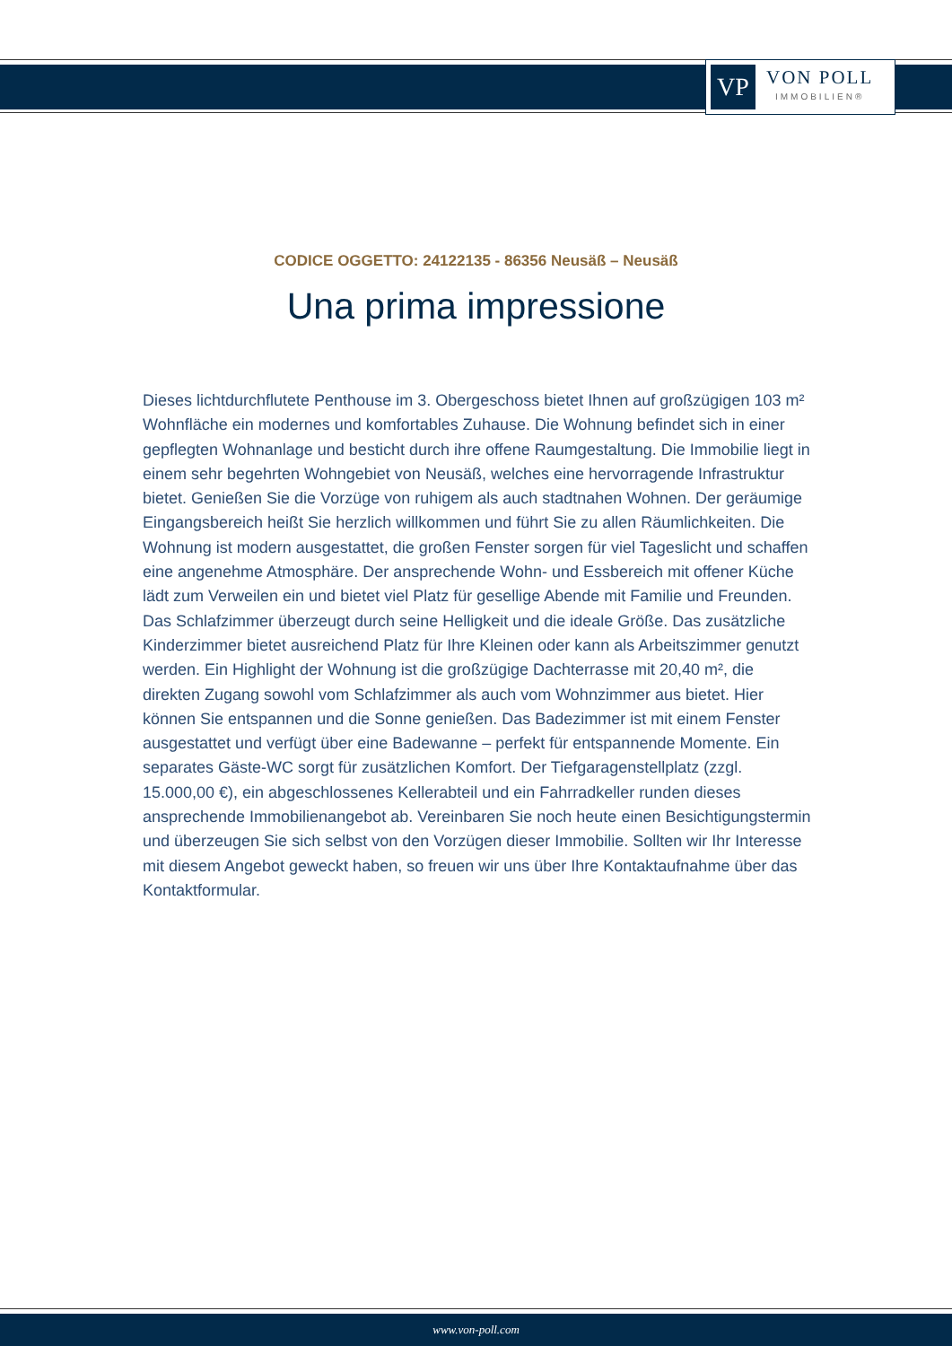VP
VON POLL
IMMOBILIEN®
CODICE OGGETTO: 24122135 - 86356 Neusäß – Neusäß
Una prima impressione
Dieses lichtdurchflutete Penthouse im 3. Obergeschoss bietet Ihnen auf großzügigen 103 m² Wohnfläche ein modernes und komfortables Zuhause. Die Wohnung befindet sich in einer gepflegten Wohnanlage und besticht durch ihre offene Raumgestaltung. Die Immobilie liegt in einem sehr begehrten Wohngebiet von Neusäß, welches eine hervorragende Infrastruktur bietet. Genießen Sie die Vorzüge von ruhigem als auch stadtnahen Wohnen. Der geräumige Eingangsbereich heißt Sie herzlich willkommen und führt Sie zu allen Räumlichkeiten. Die Wohnung ist modern ausgestattet, die großen Fenster sorgen für viel Tageslicht und schaffen eine angenehme Atmosphäre. Der ansprechende Wohn- und Essbereich mit offener Küche lädt zum Verweilen ein und bietet viel Platz für gesellige Abende mit Familie und Freunden. Das Schlafzimmer überzeugt durch seine Helligkeit und die ideale Größe. Das zusätzliche Kinderzimmer bietet ausreichend Platz für Ihre Kleinen oder kann als Arbeitszimmer genutzt werden. Ein Highlight der Wohnung ist die großzügige Dachterrasse mit 20,40 m², die direkten Zugang sowohl vom Schlafzimmer als auch vom Wohnzimmer aus bietet. Hier können Sie entspannen und die Sonne genießen. Das Badezimmer ist mit einem Fenster ausgestattet und verfügt über eine Badewanne – perfekt für entspannende Momente. Ein separates Gäste-WC sorgt für zusätzlichen Komfort. Der Tiefgaragenstellplatz (zzgl. 15.000,00 €), ein abgeschlossenes Kellerabteil und ein Fahrradkeller runden dieses ansprechende Immobilienangebot ab. Vereinbaren Sie noch heute einen Besichtigungstermin und überzeugen Sie sich selbst von den Vorzügen dieser Immobilie. Sollten wir Ihr Interesse mit diesem Angebot geweckt haben, so freuen wir uns über Ihre Kontaktaufnahme über das Kontaktformular.
www.von-poll.com